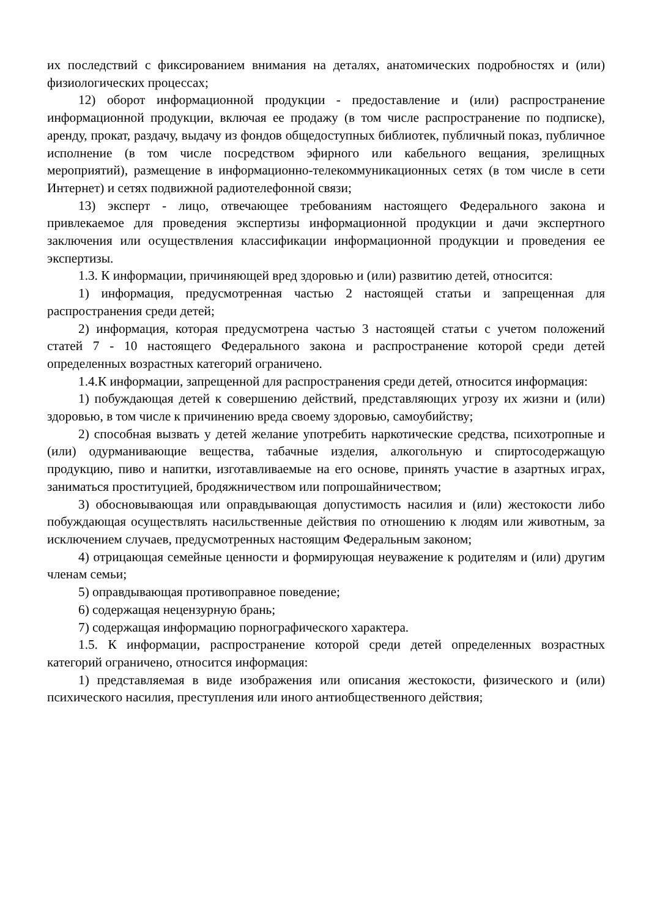их последствий с фиксированием внимания на деталях, анатомических подробностях и (или) физиологических процессах;
12) оборот информационной продукции - предоставление и (или) распространение информационной продукции, включая ее продажу (в том числе распространение по подписке), аренду, прокат, раздачу, выдачу из фондов общедоступных библиотек, публичный показ, публичное исполнение (в том числе посредством эфирного или кабельного вещания, зрелищных мероприятий), размещение в информационно-телекоммуникационных сетях (в том числе в сети Интернет) и сетях подвижной радиотелефонной связи;
13) эксперт - лицо, отвечающее требованиям настоящего Федерального закона и привлекаемое для проведения экспертизы информационной продукции и дачи экспертного заключения или осуществления классификации информационной продукции и проведения ее экспертизы.
1.3. К информации, причиняющей вред здоровью и (или) развитию детей, относится:
1) информация, предусмотренная частью 2 настоящей статьи и запрещенная для распространения среди детей;
2) информация, которая предусмотрена частью 3 настоящей статьи с учетом положений статей 7 - 10 настоящего Федерального закона и распространение которой среди детей определенных возрастных категорий ограничено.
1.4.К информации, запрещенной для распространения среди детей, относится информация:
1) побуждающая детей к совершению действий, представляющих угрозу их жизни и (или) здоровью, в том числе к причинению вреда своему здоровью, самоубийству;
2) способная вызвать у детей желание употребить наркотические средства, психотропные и (или) одурманивающие вещества, табачные изделия, алкогольную и спиртосодержащую продукцию, пиво и напитки, изготавливаемые на его основе, принять участие в азартных играх, заниматься проституцией, бродяжничеством или попрошайничеством;
3) обосновывающая или оправдывающая допустимость насилия и (или) жестокости либо побуждающая осуществлять насильственные действия по отношению к людям или животным, за исключением случаев, предусмотренных настоящим Федеральным законом;
4) отрицающая семейные ценности и формирующая неуважение к родителям и (или) другим членам семьи;
5) оправдывающая противоправное поведение;
6) содержащая нецензурную брань;
7) содержащая информацию порнографического характера.
1.5. К информации, распространение которой среди детей определенных возрастных категорий ограничено, относится информация:
1) представляемая в виде изображения или описания жестокости, физического и (или) психического насилия, преступления или иного антиобщественного действия;